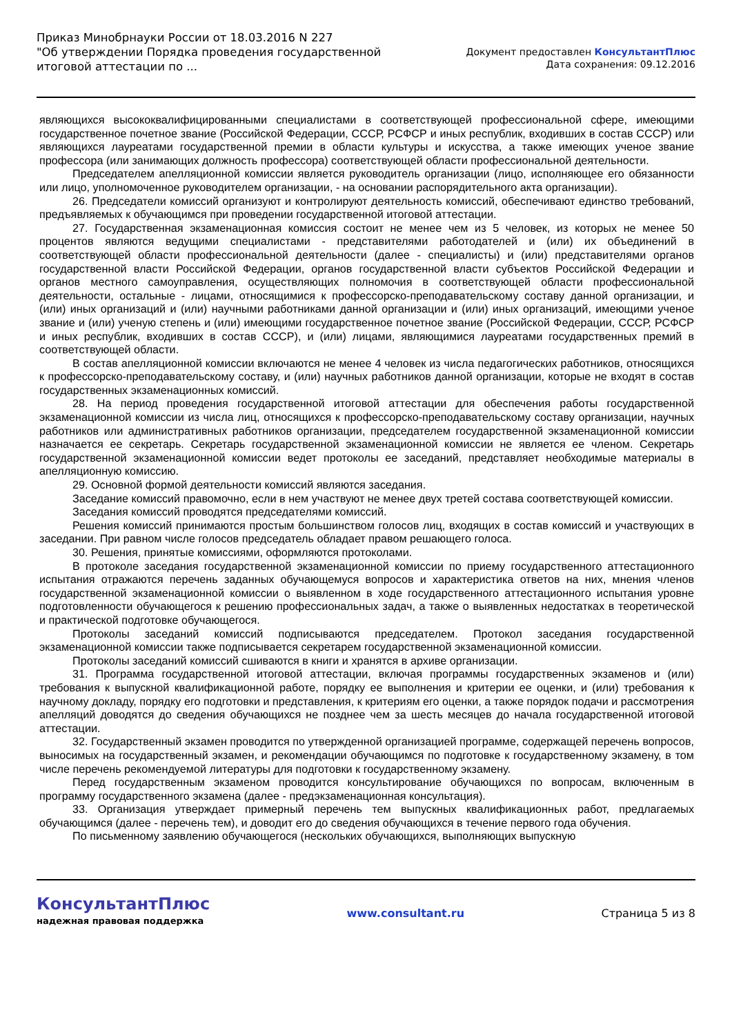Приказ Минобрнауки России от 18.03.2016 N 227
"Об утверждении Порядка проведения государственной итоговой аттестации по ...
Документ предоставлен КонсультантПлюс
Дата сохранения: 09.12.2016
являющихся высококвалифицированными специалистами в соответствующей профессиональной сфере, имеющими государственное почетное звание (Российской Федерации, СССР, РСФСР и иных республик, входивших в состав СССР) или являющихся лауреатами государственной премии в области культуры и искусства, а также имеющих ученое звание профессора (или занимающих должность профессора) соответствующей области профессиональной деятельности.
Председателем апелляционной комиссии является руководитель организации (лицо, исполняющее его обязанности или лицо, уполномоченное руководителем организации, - на основании распорядительного акта организации).
26. Председатели комиссий организуют и контролируют деятельность комиссий, обеспечивают единство требований, предъявляемых к обучающимся при проведении государственной итоговой аттестации.
27. Государственная экзаменационная комиссия состоит не менее чем из 5 человек, из которых не менее 50 процентов являются ведущими специалистами - представителями работодателей и (или) их объединений в соответствующей области профессиональной деятельности (далее - специалисты) и (или) представителями органов государственной власти Российской Федерации, органов государственной власти субъектов Российской Федерации и органов местного самоуправления, осуществляющих полномочия в соответствующей области профессиональной деятельности, остальные - лицами, относящимися к профессорско-преподавательскому составу данной организации, и (или) иных организаций и (или) научными работниками данной организации и (или) иных организаций, имеющими ученое звание и (или) ученую степень и (или) имеющими государственное почетное звание (Российской Федерации, СССР, РСФСР и иных республик, входивших в состав СССР), и (или) лицами, являющимися лауреатами государственных премий в соответствующей области.
В состав апелляционной комиссии включаются не менее 4 человек из числа педагогических работников, относящихся к профессорско-преподавательскому составу, и (или) научных работников данной организации, которые не входят в состав государственных экзаменационных комиссий.
28. На период проведения государственной итоговой аттестации для обеспечения работы государственной экзаменационной комиссии из числа лиц, относящихся к профессорско-преподавательскому составу организации, научных работников или административных работников организации, председателем государственной экзаменационной комиссии назначается ее секретарь. Секретарь государственной экзаменационной комиссии не является ее членом. Секретарь государственной экзаменационной комиссии ведет протоколы ее заседаний, представляет необходимые материалы в апелляционную комиссию.
29. Основной формой деятельности комиссий являются заседания.
Заседание комиссий правомочно, если в нем участвуют не менее двух третей состава соответствующей комиссии.
Заседания комиссий проводятся председателями комиссий.
Решения комиссий принимаются простым большинством голосов лиц, входящих в состав комиссий и участвующих в заседании. При равном числе голосов председатель обладает правом решающего голоса.
30. Решения, принятые комиссиями, оформляются протоколами.
В протоколе заседания государственной экзаменационной комиссии по приему государственного аттестационного испытания отражаются перечень заданных обучающемуся вопросов и характеристика ответов на них, мнения членов государственной экзаменационной комиссии о выявленном в ходе государственного аттестационного испытания уровне подготовленности обучающегося к решению профессиональных задач, а также о выявленных недостатках в теоретической и практической подготовке обучающегося.
Протоколы заседаний комиссий подписываются председателем. Протокол заседания государственной экзаменационной комиссии также подписывается секретарем государственной экзаменационной комиссии.
Протоколы заседаний комиссий сшиваются в книги и хранятся в архиве организации.
31. Программа государственной итоговой аттестации, включая программы государственных экзаменов и (или) требования к выпускной квалификационной работе, порядку ее выполнения и критерии ее оценки, и (или) требования к научному докладу, порядку его подготовки и представления, к критериям его оценки, а также порядок подачи и рассмотрения апелляций доводятся до сведения обучающихся не позднее чем за шесть месяцев до начала государственной итоговой аттестации.
32. Государственный экзамен проводится по утвержденной организацией программе, содержащей перечень вопросов, выносимых на государственный экзамен, и рекомендации обучающимся по подготовке к государственному экзамену, в том числе перечень рекомендуемой литературы для подготовки к государственному экзамену.
Перед государственным экзаменом проводится консультирование обучающихся по вопросам, включенным в программу государственного экзамена (далее - предэкзаменационная консультация).
33. Организация утверждает примерный перечень тем выпускных квалификационных работ, предлагаемых обучающимся (далее - перечень тем), и доводит его до сведения обучающихся в течение первого года обучения.
По письменному заявлению обучающегося (нескольких обучающихся, выполняющих выпускную
КонсультантПлюс
надежная правовая поддержка
www.consultant.ru Страница 5 из 8